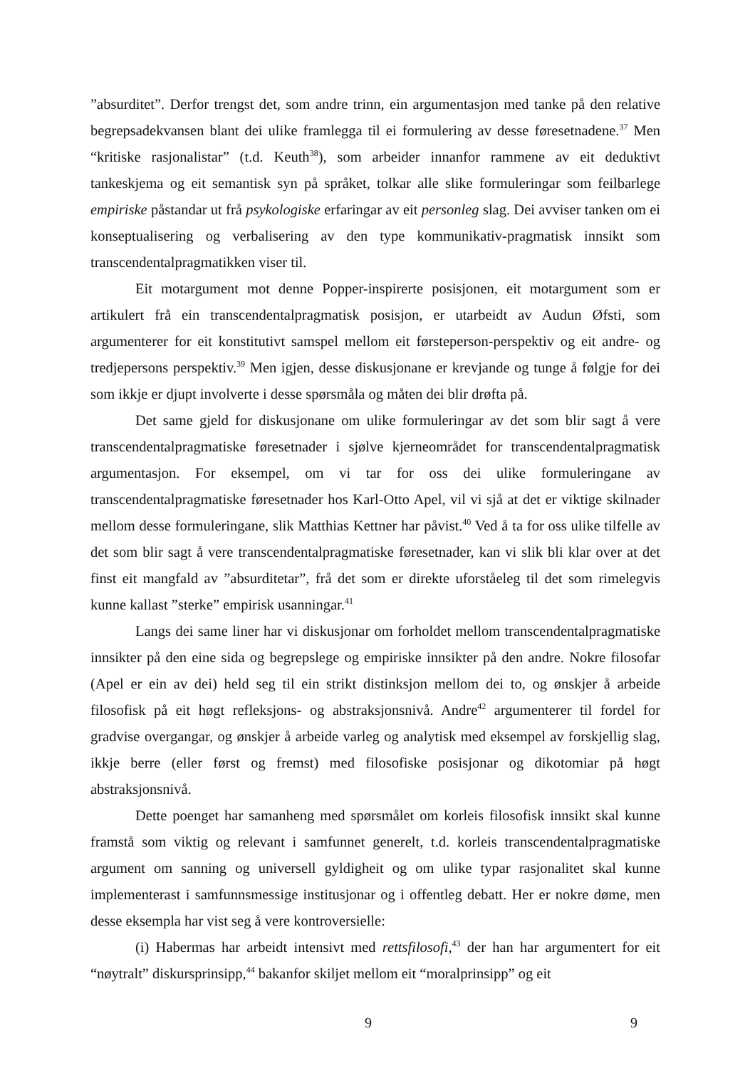”absurditet”. Derfor trengst det, som andre trinn, ein argumentasjon med tanke på den relative begrepsadekvansen blant dei ulike framlegga til ei formulering av desse føresetnadene.<sup>37</sup> Men “kritiske rasjonalistar” (t.d. Keuth<sup>38</sup>), som arbeider innanfor rammene av eit deduktivt tankeskjema og eit semantisk syn på språket, tolkar alle slike formuleringar som feilbarlege empiriske påstandar ut frå psykologiske erfaringar av eit personleg slag. Dei avviser tanken om ei konseptualisering og verbalisering av den type kommunikativ-pragmatisk innsikt som transcendentalpragmatikken viser til.
Eit motargument mot denne Popper-inspirerte posisjonen, eit motargument som er artikulert frå ein transcendentalpragmatisk posisjon, er utarbeidt av Audun Øfsti, som argumenterer for eit konstitutivt samspel mellom eit førsteperson-perspektiv og eit andre- og tredjepersons perspektiv.<sup>39</sup> Men igjen, desse diskusjonane er krevjande og tunge å følgje for dei som ikkje er djupt involverte i desse spørsmåla og måten dei blir drøfta på.
Det same gjeld for diskusjonane om ulike formuleringar av det som blir sagt å vere transcendentalpragmatiske føresetnader i sjølve kjerneområdet for transcendentalpragmatisk argumentasjon. For eksempel, om vi tar for oss dei ulike formuleringane av transcendentalpragmatiske føresetnader hos Karl-Otto Apel, vil vi sjå at det er viktige skilnader mellom desse formuleringane, slik Matthias Kettner har påvist.<sup>40</sup> Ved å ta for oss ulike tilfelle av det som blir sagt å vere transcendentalpragmatiske føresetnader, kan vi slik bli klar over at det finst eit mangfald av ”absurditetar”, frå det som er direkte uforståeleg til det som rimelegvis kunne kallast ”sterke” empirisk usanningar.<sup>41</sup>
Langs dei same liner har vi diskusjonar om forholdet mellom transcendentalpragmatiske innsikter på den eine sida og begrepslege og empiriske innsikter på den andre. Nokre filosofar (Apel er ein av dei) held seg til ein strikt distinksjon mellom dei to, og ønskjer å arbeide filosofisk på eit høgt refleksjons- og abstraksjonsnivå. Andre<sup>42</sup> argumenterer til fordel for gradvise overgangar, og ønskjer å arbeide varleg og analytisk med eksempel av forskjellig slag, ikkje berre (eller først og fremst) med filosofiske posisjonar og dikotomiar på høgt abstraksjonsnivå.
Dette poenget har samanheng med spørsmålet om korleis filosofisk innsikt skal kunne framstå som viktig og relevant i samfunnet generelt, t.d. korleis transcendentalpragmatiske argument om sanning og universell gyldigheit og om ulike typar rasjonalitet skal kunne implementerast i samfunnsmessige institusjonar og i offentleg debatt. Her er nokre døme, men desse eksempla har vist seg å vere kontroversielle:
(i) Habermas har arbeidt intensivt med rettsfilosofi,<sup>43</sup> der han har argumentert for eit “nøytralt” diskursprinsipp,<sup>44</sup> bakanfor skiljet mellom eit “moralprinsipp” og eit
9 9